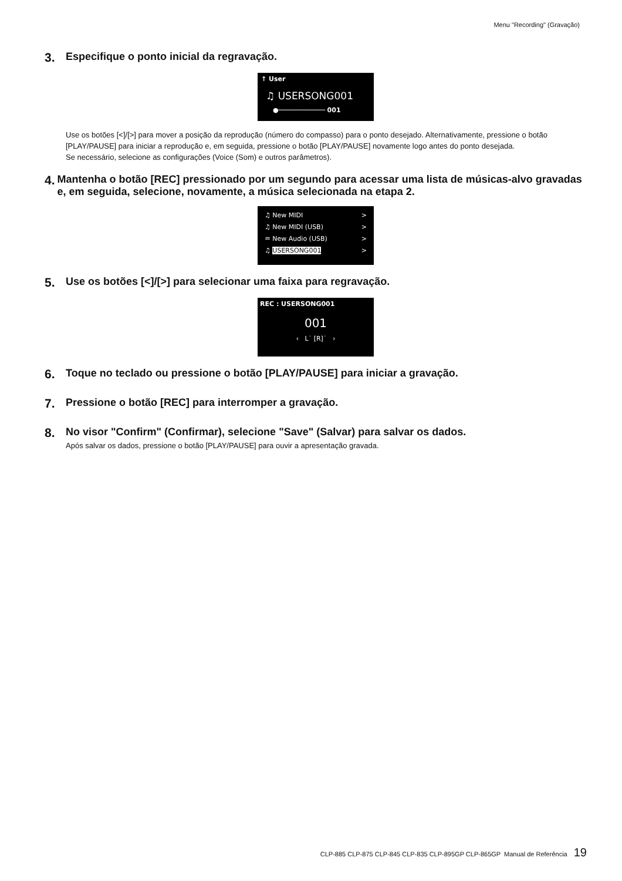Menu "Recording" (Gravação)
3. Especifique o ponto inicial da regravação.
↑ User
♫ USERSONG001
●──────────── 001
Use os botões [<]/[>] para mover a posição da reprodução (número do compasso) para o ponto desejado. Alternativamente, pressione o botão [PLAY/PAUSE] para iniciar a reprodução e, em seguida, pressione o botão [PLAY/PAUSE] novamente logo antes do ponto desejada.
Se necessário, selecione as configurações (Voice (Som) e outros parâmetros).
4. Mantenha o botão [REC] pressionado por um segundo para acessar uma lista de músicas-alvo gravadas e, em seguida, selecione, novamente, a música selecionada na etapa 2.
♫ New MIDI >
♫ New MIDI (USB) >
♒ New Audio (USB) >
♫ USERSONG001 >
5. Use os botões [<]/[>] para selecionar uma faixa para regravação.
REC : USERSONG001
001
‹ L˙ [R]˙ ›
6. Toque no teclado ou pressione o botão [PLAY/PAUSE] para iniciar a gravação.
7. Pressione o botão [REC] para interromper a gravação.
8. No visor "Confirm" (Confirmar), selecione "Save" (Salvar) para salvar os dados.
Após salvar os dados, pressione o botão [PLAY/PAUSE] para ouvir a apresentação gravada.
CLP-885 CLP-875 CLP-845 CLP-835 CLP-895GP CLP-865GP Manual de Referência 19